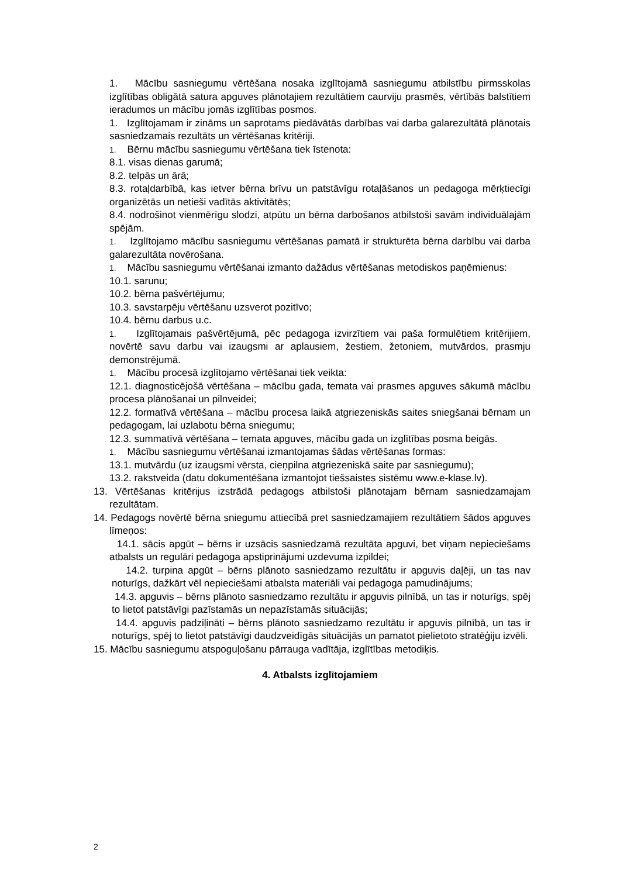1. Mācību sasniegumu vērtēšana nosaka izglītojamā sasniegumu atbilstību pirmsskolas izglītības obligātā satura apguves plānotajiem rezultātiem caurviju prasmēs, vērtībās balstītiem ieradumos un mācību jomās izglītības posmos.
1. Izglītojamam ir zināms un saprotams piedāvātās darbības vai darba galarezultātā plānotais sasniedzamais rezultāts un vērtēšanas kritēriji.
1. Bērnu mācību sasniegumu vērtēšana tiek īstenota:
8.1. visas dienas garumā;
8.2. telpās un ārā;
8.3. rotaļdarbībā, kas ietver bērna brīvu un patstāvīgu rotaļāšanos un pedagoga mērķtiecīgi organizētās un netieši vadītās aktivitātēs;
8.4. nodrošinot vienmērīgu slodzi, atpūtu un bērna darbošanos atbilstoši savām individuālajām spējām.
1. Izglītojamo mācību sasniegumu vērtēšanas pamatā ir strukturēta bērna darbību vai darba galarezultāta novērošana.
1. Mācību sasniegumu vērtēšanai izmanto dažādus vērtēšanas metodiskos paņēmienus:
10.1. sarunu;
10.2. bērna pašvērtējumu;
10.3. savstarpēju vērtēšanu uzsverot pozitīvo;
10.4. bērnu darbus u.c.
1. Izglītojamais pašvērtējumā, pēc pedagoga izvirzītiem vai paša formulētiem kritērijiem, novērtē savu darbu vai izaugsmi ar aplausiem, žestiem, žetoniem, mutvārdos, prasmju demonstrējumā.
1. Mācību procesā izglītojamo vērtēšanai tiek veikta:
12.1. diagnosticējošā vērtēšana – mācību gada, temata vai prasmes apguves sākumā mācību procesa plānošanai un pilnveidei;
12.2. formatīvā vērtēšana – mācību procesa laikā atgriezeniskās saites sniegšanai bērnam un pedagogam, lai uzlabotu bērna sniegumu;
12.3. summatīvā vērtēšana – temata apguves, mācību gada un izglītības posma beigās.
1. Mācību sasniegumu vērtēšanai izmantojamas šādas vērtēšanas formas:
13.1. mutvārdu (uz izaugsmi vērsta, cieņpilna atgriezeniskā saite par sasniegumu);
13.2. rakstveida (datu dokumentēšana izmantojot tiešsaistes sistēmu www.e-klase.lv).
13. Vērtēšanas kritērijus izstrādā pedagogs atbilstoši plānotajam bērnam sasniedzamajam rezultātam.
14. Pedagogs novērtē bērna sniegumu attiecībā pret sasniedzamajiem rezultātiem šādos apguves līmeņos:
14.1. sācis apgūt – bērns ir uzsācis sasniedzamā rezultāta apguvi, bet viņam nepieciešams atbalsts un regulāri pedagoga apstiprinājumi uzdevuma izpildei;
14.2. turpina apgūt – bērns plānoto sasniedzamo rezultātu ir apguvis daļēji, un tas nav noturīgs, dažkārt vēl nepieciešami atbalsta materiāli vai pedagoga pamudinājums;
14.3. apguvis – bērns plānoto sasniedzamo rezultātu ir apguvis pilnībā, un tas ir noturīgs, spēj to lietot patstāvīgi pazīstamās un nepazīstamās situācijās;
14.4. apguvis padziļināti – bērns plānoto sasniedzamo rezultātu ir apguvis pilnībā, un tas ir noturīgs, spēj to lietot patstāvīgi daudzveidīgās situācijās un pamatot pielietoto stratēģiju izvēli.
15. Mācību sasniegumu atspoguļošanu pārrauga vadītāja, izglītības metodiķis.
4. Atbalsts izglītojamiem
2